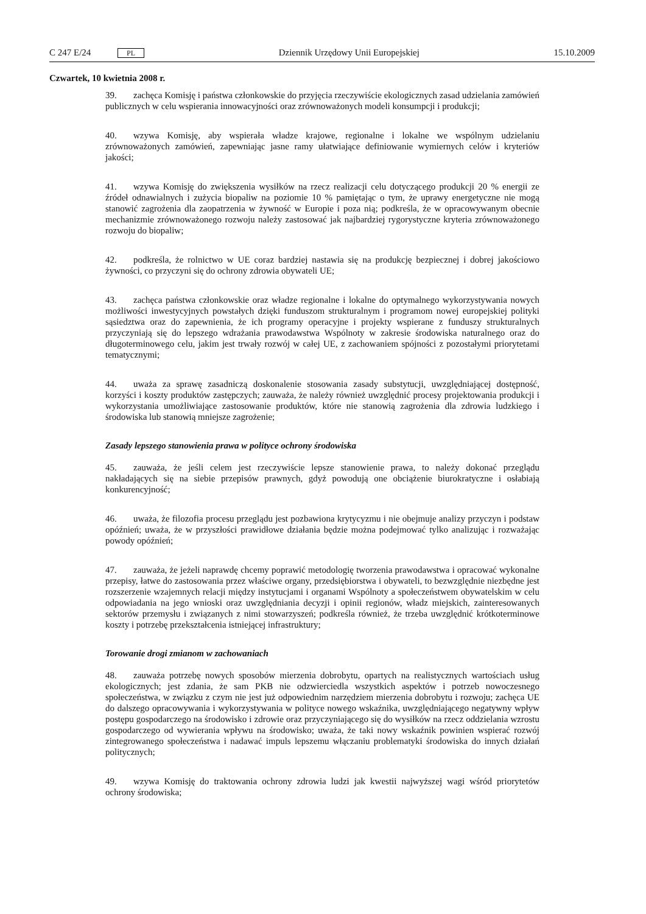C 247 E/24 PL Dziennik Urzędowy Unii Europejskiej 15.10.2009
Czwartek, 10 kwietnia 2008 r.
39. zachęca Komisję i państwa członkowskie do przyjęcia rzeczywiście ekologicznych zasad udzielania zamówień publicznych w celu wspierania innowacyjności oraz zrównoważonych modeli konsumpcji i produkcji;
40. wzywa Komisję, aby wspierała władze krajowe, regionalne i lokalne we wspólnym udzielaniu zrównoważonych zamówień, zapewniając jasne ramy ułatwiające definiowanie wymiernych celów i kryteriów jakości;
41. wzywa Komisję do zwiększenia wysiłków na rzecz realizacji celu dotyczącego produkcji 20 % energii ze źródeł odnawialnych i zużycia biopaliw na poziomie 10 % pamiętając o tym, że uprawy energetyczne nie mogą stanowić zagrożenia dla zaopatrzenia w żywność w Europie i poza nią; podkreśla, że w opracowywanym obecnie mechanizmie zrównoważonego rozwoju należy zastosować jak najbardziej rygorystyczne kryteria zrównoważonego rozwoju do biopaliw;
42. podkreśla, że rolnictwo w UE coraz bardziej nastawia się na produkcję bezpiecznej i dobrej jakościowo żywności, co przyczyni się do ochrony zdrowia obywateli UE;
43. zachęca państwa członkowskie oraz władze regionalne i lokalne do optymalnego wykorzystywania nowych możliwości inwestycyjnych powstałych dzięki funduszom strukturalnym i programom nowej europejskiej polityki sąsiedztwa oraz do zapewnienia, że ich programy operacyjne i projekty wspierane z funduszy strukturalnych przyczyniają się do lepszego wdrażania prawodawstwa Wspólnoty w zakresie środowiska naturalnego oraz do długoterminowego celu, jakim jest trwały rozwój w całej UE, z zachowaniem spójności z pozostałymi priorytetami tematycznymi;
44. uważa za sprawę zasadniczą doskonalenie stosowania zasady substytucji, uwzględniającej dostępność, korzyści i koszty produktów zastępczych; zauważa, że należy również uwzględnić procesy projektowania produkcji i wykorzystania umożliwiające zastosowanie produktów, które nie stanowią zagrożenia dla zdrowia ludzkiego i środowiska lub stanowią mniejsze zagrożenie;
Zasady lepszego stanowienia prawa w polityce ochrony środowiska
45. zauważa, że jeśli celem jest rzeczywiście lepsze stanowienie prawa, to należy dokonać przeglądu nakładających się na siebie przepisów prawnych, gdyż powodują one obciążenie biurokratyczne i osłabiają konkurencyjność;
46. uważa, że filozofia procesu przeglądu jest pozbawiona krytycyzmu i nie obejmuje analizy przyczyn i podstaw opóźnień; uważa, że w przyszłości prawidłowe działania będzie można podejmować tylko analizując i rozważając powody opóźnień;
47. zauważa, że jeżeli naprawdę chcemy poprawić metodologię tworzenia prawodawstwa i opracować wykonalne przepisy, łatwe do zastosowania przez właściwe organy, przedsiębiorstwa i obywateli, to bezwzględnie niezbędne jest rozszerzenie wzajemnych relacji między instytucjami i organami Wspólnoty a społeczeństwem obywatelskim w celu odpowiadania na jego wnioski oraz uwzględniania decyzji i opinii regionów, władz miejskich, zainteresowanych sektorów przemysłu i związanych z nimi stowarzyszeń; podkreśla również, że trzeba uwzględnić krótkoterminowe koszty i potrzebę przekształcenia istniejącej infrastruktury;
Torowanie drogi zmianom w zachowaniach
48. zauważa potrzebę nowych sposobów mierzenia dobrobytu, opartych na realistycznych wartościach usług ekologicznych; jest zdania, że sam PKB nie odzwierciedla wszystkich aspektów i potrzeb nowoczesnego społeczeństwa, w związku z czym nie jest już odpowiednim narzędziem mierzenia dobrobytu i rozwoju; zachęca UE do dalszego opracowywania i wykorzystywania w polityce nowego wskaźnika, uwzględniającego negatywny wpływ postępu gospodarczego na środowisko i zdrowie oraz przyczyniającego się do wysiłków na rzecz oddzielania wzrostu gospodarczego od wywierania wpływu na środowisko; uważa, że taki nowy wskaźnik powinien wspierać rozwój zintegrowanego społeczeństwa i nadawać impuls lepszemu włączaniu problematyki środowiska do innych działań politycznych;
49. wzywa Komisję do traktowania ochrony zdrowia ludzi jak kwestii najwyższej wagi wśród priorytetów ochrony środowiska;